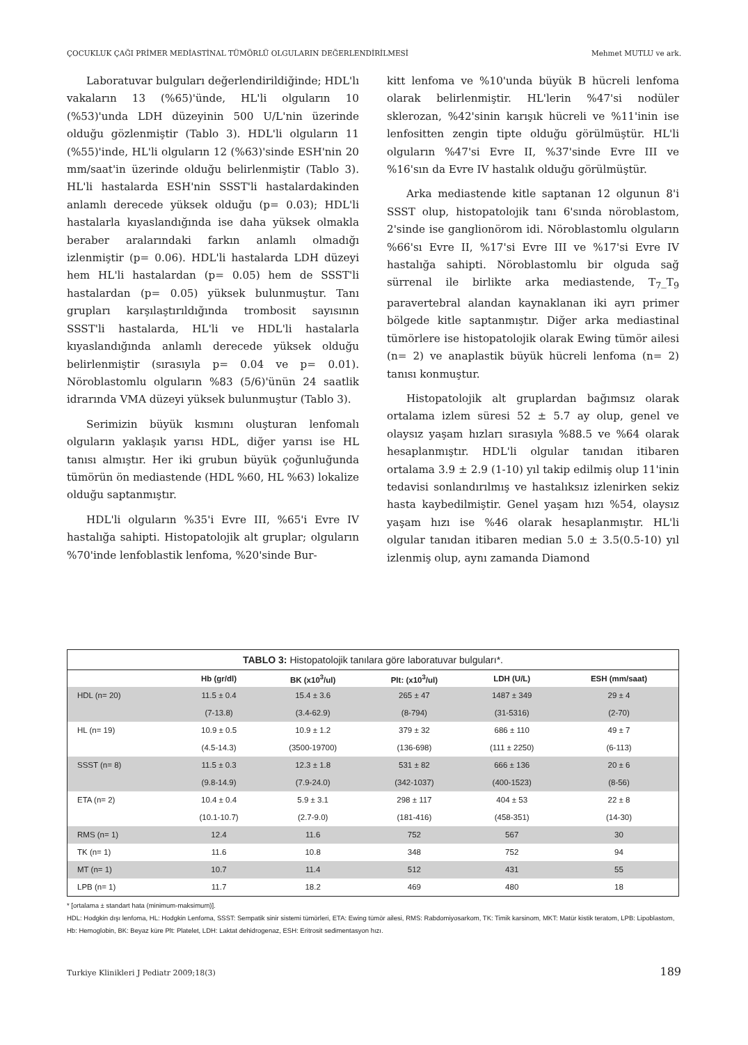ÇOCUKLUK ÇAĞI PRİMER MEDİASTİNAL TÜMÖRLÜ OLGULARIN DEĞERLENDİRİLMESİ Mehmet MUTLU ve ark.
Laboratuvar bulguları değerlendirildiğinde; HDL'lı vakaların 13 (%65)'ünde, HL'li olguların 10 (%53)'unda LDH düzeyinin 500 U/L'nin üzerinde olduğu gözlenmiştir (Tablo 3). HDL'li olguların 11 (%55)'inde, HL'li olguların 12 (%63)'sinde ESH'nin 20 mm/saat'in üzerinde olduğu belirlenmiştir (Tablo 3). HL'li hastalarda ESH'nin SSST'li hastalardakinden anlamlı derecede yüksek olduğu (p= 0.03); HDL'li hastalarla kıyaslandığında ise daha yüksek olmakla beraber aralarındaki farkın anlamlı olmadığı izlenmiştir (p= 0.06). HDL'li hastalarda LDH düzeyi hem HL'li hastalardan (p= 0.05) hem de SSST'li hastalardan (p= 0.05) yüksek bulunmuştur. Tanı grupları karşılaştırıldığında trombosit sayısının SSST'li hastalarda, HL'li ve HDL'li hastalarla kıyaslandığında anlamlı derecede yüksek olduğu belirlenmiştir (sırasıyla p= 0.04 ve p= 0.01). Nöroblastomlu olguların %83 (5/6)'ünün 24 saatlik idrarında VMA düzeyi yüksek bulunmuştur (Tablo 3).
Serimizin büyük kısmını oluşturan lenfomalı olguların yaklaşık yarısı HDL, diğer yarısı ise HL tanısı almıştır. Her iki grubun büyük çoğunluğunda tümörün ön mediastende (HDL %60, HL %63) lokalize olduğu saptanmıştır.
HDL'li olguların %35'i Evre III, %65'i Evre IV hastalığa sahipti. Histopatolojik alt gruplar; olguların %70'inde lenfoblastik lenfoma, %20'sinde Bur-
kitt lenfoma ve %10'unda büyük B hücreli lenfoma olarak belirlenmiştir. HL'lerin %47'si nodüler sklerozan, %42'sinin karışık hücreli ve %11'inin ise lenfositten zengin tipte olduğu görülmüştür. HL'li olguların %47'si Evre II, %37'sinde Evre III ve %16'sın da Evre IV hastalık olduğu görülmüştür.
Arka mediastende kitle saptanan 12 olgunun 8'i SSST olup, histopatolojik tanı 6'sında nöroblastom, 2'sinde ise ganglionörom idi. Nöroblastomlu olguların %66'sı Evre II, %17'si Evre III ve %17'si Evre IV hastalığa sahipti. Nöroblastomlu bir olguda sağ sürrenal ile birlikte arka mediastende, T<sub>7</sub>_T<sub>9</sub> paravertebral alandan kaynaklanan iki ayrı primer bölgede kitle saptanmıştır. Diğer arka mediastinal tümörlere ise histopatolojik olarak Ewing tümör ailesi (n= 2) ve anaplastik büyük hücreli lenfoma (n= 2) tanısı konmuştur.
Histopatolojik alt gruplardan bağımsız olarak ortalama izlem süresi 52 ± 5.7 ay olup, genel ve olaysız yaşam hızları sırasıyla %88.5 ve %64 olarak hesaplanmıştır. HDL'li olgular tanıdan itibaren ortalama 3.9 ± 2.9 (1-10) yıl takip edilmiş olup 11'inin tedavisi sonlandırılmış ve hastalıksız izlenirken sekiz hasta kaybedilmiştir. Genel yaşam hızı %54, olaysız yaşam hızı ise %46 olarak hesaplanmıştır. HL'li olgular tanıdan itibaren median 5.0 ± 3.5(0.5-10) yıl izlenmiş olup, aynı zamanda Diamond
TABLO 3: Histopatolojik tanılara göre laboratuvar bulguları*.
| | Hb (gr/dl) | BK (x10<sup>3</sup>/ul) | Plt: (x10<sup>3</sup>/ul) | LDH (U/L) | ESH (mm/saat) |
| --- | --- | --- | --- | --- | --- |
| HDL (n= 20) | 11.5 ± 0.4 | 15.4 ± 3.6 | 265 ± 47 | 1487 ± 349 | 29 ± 4 |
| | (7-13.8) | (3.4-62.9) | (8-794) | (31-5316) | (2-70) |
| HL (n= 19) | 10.9 ± 0.5 | 10.9 ± 1.2 | 379 ± 32 | 686 ± 110 | 49 ± 7 |
| | (4.5-14.3) | (3500-19700) | (136-698) | (111 ± 2250) | (6-113) |
| SSST (n= 8) | 11.5 ± 0.3 | 12.3 ± 1.8 | 531 ± 82 | 666 ± 136 | 20 ± 6 |
| | (9.8-14.9) | (7.9-24.0) | (342-1037) | (400-1523) | (8-56) |
| ETA (n= 2) | 10.4 ± 0.4 | 5.9 ± 3.1 | 298 ± 117 | 404 ± 53 | 22 ± 8 |
| | (10.1-10.7) | (2.7-9.0) | (181-416) | (458-351) | (14-30) |
| RMS (n= 1) | 12.4 | 11.6 | 752 | 567 | 30 |
| TK (n= 1) | 11.6 | 10.8 | 348 | 752 | 94 |
| MT (n= 1) | 10.7 | 11.4 | 512 | 431 | 55 |
| LPB (n= 1) | 11.7 | 18.2 | 469 | 480 | 18 |
* [ortalama ± standart hata (minimum-maksimum)].
HDL: Hodgkin dışı lenfoma, HL: Hodgkin Lenfoma, SSST: Sempatik sinir sistemi tümörleri, ETA: Ewing tümör ailesi, RMS: Rabdomiyosarkom, TK: Timik karsinom, MKT: Matür kistik teratom, LPB: Lipoblastom, Hb: Hemoglobin, BK: Beyaz küre Plt: Platelet, LDH: Laktat dehidrogenaz, ESH: Eritrosit sedimentasyon hızı.
Turkiye Klinikleri J Pediatr 2009;18(3) 189